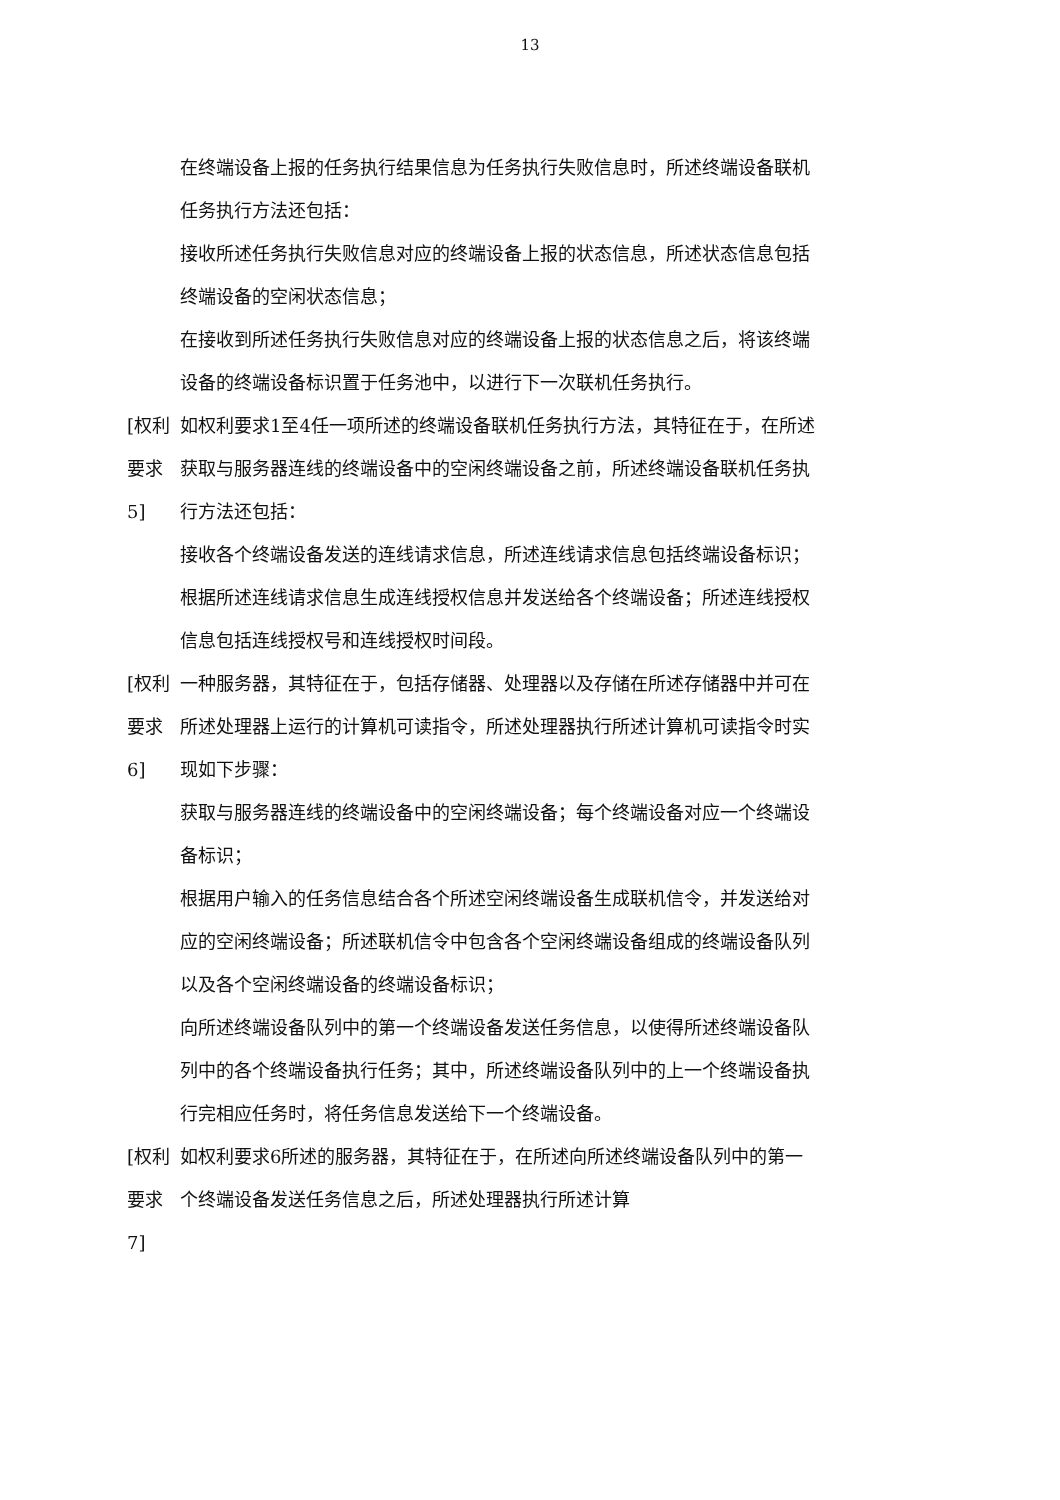13
在终端设备上报的任务执行结果信息为任务执行失败信息时，所述终端设备联机任务执行方法还包括：
接收所述任务执行失败信息对应的终端设备上报的状态信息，所述状态信息包括终端设备的空闲状态信息；
在接收到所述任务执行失败信息对应的终端设备上报的状态信息之后，将该终端设备的终端设备标识置于任务池中，以进行下一次联机任务执行。
[权利要求 5] 如权利要求1至4任一项所述的终端设备联机任务执行方法，其特征在于，在所述获取与服务器连线的终端设备中的空闲终端设备之前，所述终端设备联机任务执行方法还包括：
接收各个终端设备发送的连线请求信息，所述连线请求信息包括终端设备标识；
根据所述连线请求信息生成连线授权信息并发送给各个终端设备；所述连线授权信息包括连线授权号和连线授权时间段。
[权利要求 6] 一种服务器，其特征在于，包括存储器、处理器以及存储在所述存储器中并可在所述处理器上运行的计算机可读指令，所述处理器执行所述计算机可读指令时实现如下步骤：
获取与服务器连线的终端设备中的空闲终端设备；每个终端设备对应一个终端设备标识；
根据用户输入的任务信息结合各个所述空闲终端设备生成联机信令，并发送给对应的空闲终端设备；所述联机信令中包含各个空闲终端设备组成的终端设备队列以及各个空闲终端设备的终端设备标识；
向所述终端设备队列中的第一个终端设备发送任务信息，以使得所述终端设备队列中的各个终端设备执行任务；其中，所述终端设备队列中的上一个终端设备执行完相应任务时，将任务信息发送给下一个终端设备。
[权利要求 7] 如权利要求6所述的服务器，其特征在于，在所述向所述终端设备队列中的第一个终端设备发送任务信息之后，所述处理器执行所述计算